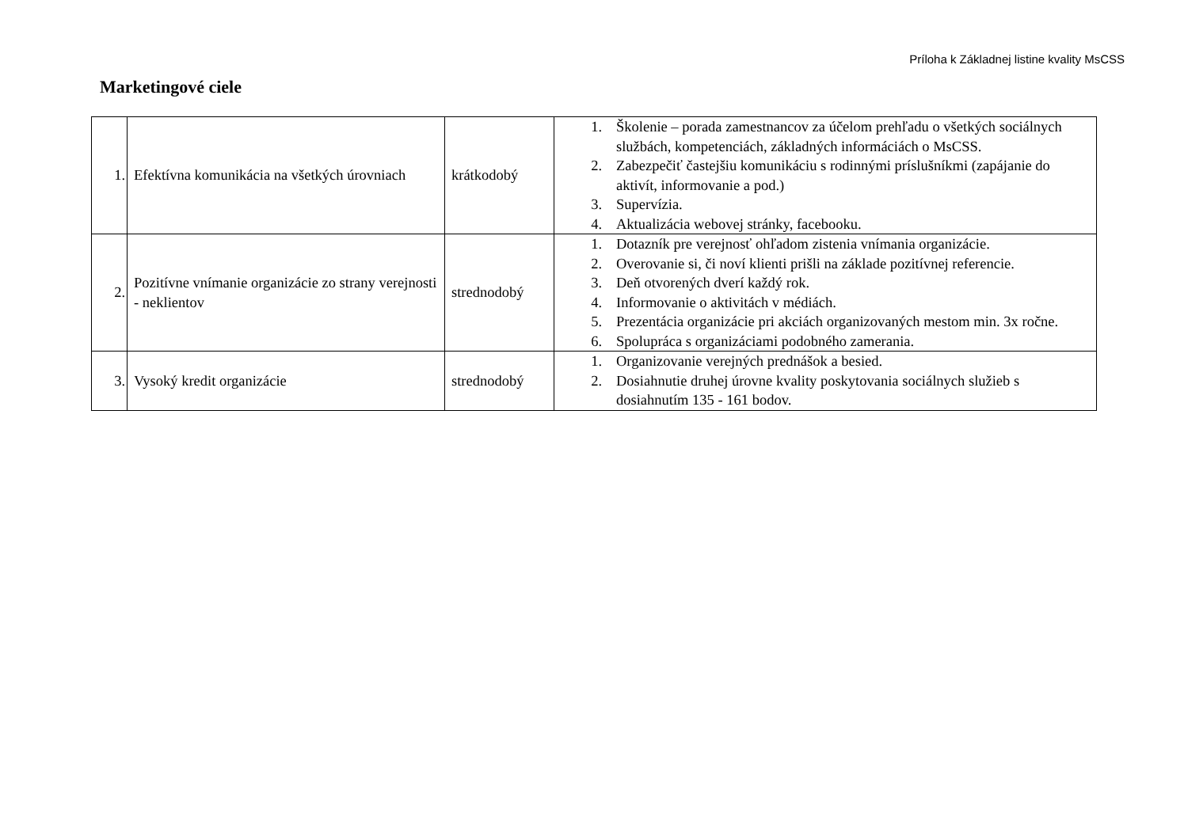Príloha k Základnej listine kvality MsCSS
Marketingové ciele
| 1. | Efektívna komunikácia na všetkých úrovniach | krátkodobý | 1. Školenie – porada zamestnancov za účelom prehľadu o všetkých sociálnych službách, kompetenciách, základných informáciách o MsCSS. 2. Zabezpečiť častejšiu komunikáciu s rodinnými príslušníkmi (zapájanie do aktivít, informovanie a pod.) 3. Supervízia. 4. Aktualizácia webovej stránky, facebooku. |
| 2. | Pozitívne vnímanie organizácie zo strany verejnosti - neklientov | strednodobý | 1. Dotazník pre verejnosť ohľadom zistenia vnímania organizácie. 2. Overovanie si, či noví klienti prišli na základe pozitívnej referencie. 3. Deň otvorených dverí každý rok. 4. Informovanie o aktivitách v médiách. 5. Prezentácia organizácie pri akciách organizovaných mestom min. 3x ročne. 6. Spolupráca s organizáciami podobného zamerania. |
| 3. | Vysoký kredit organizácie | strednodobý | 1. Organizovanie verejných prednášok a besied. 2. Dosiahnutie druhej úrovne kvality poskytovania sociálnych služieb s dosiahnutím 135 - 161 bodov. |